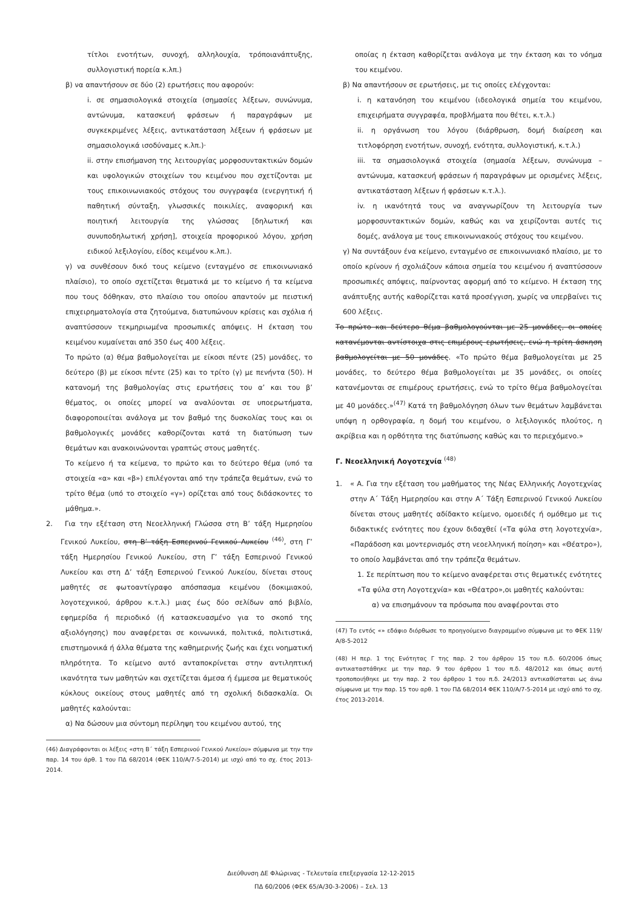τίτλοι ενοτήτων, συνοχή, αλληλουχία, τρόποιανάπτυξης, συλλογιστική πορεία κ.λπ.)
β) να απαντήσουν σε δύο (2) ερωτήσεις που αφορούν:
i. σε σημασιολογικά στοιχεία (σημασίες λέξεων, συνώνυμα, αντώνυμα, κατασκευή φράσεων ή παραγράφων με συγκεκριμένες λέξεις, αντικατάσταση λέξεων ή φράσεων με σημασιολογικά ισοδύναμες κ.λπ.)·
ii. στην επισήμανση της λειτουργίας μορφοσυντακτικών δομών και υφολογικών στοιχείων του κειμένου που σχετίζονται με τους επικοινωνιακούς στόχους του συγγραφέα (ενεργητική ή παθητική σύνταξη, γλωσσικές ποικιλίες, αναφορική και ποιητική λειτουργία της γλώσσας [δηλωτική και συνυποδηλωτική χρήση], στοιχεία προφορικού λόγου, χρήση ειδικού λεξιλογίου, είδος κειμένου κ.λπ.).
γ) να συνθέσουν δικό τους κείμενο (ενταγμένο σε επικοινωνιακό πλαίσιο), το οποίο σχετίζεται θεματικά με το κείμενο ή τα κείμενα που τους δόθηκαν, στο πλαίσιο του οποίου απαντούν με πειστική επιχειρηματολογία στα ζητούμενα, διατυπώνουν κρίσεις και σχόλια ή αναπτύσσουν τεκμηριωμένα προσωπικές απόψεις. Η έκταση του κειμένου κυμαίνεται από 350 έως 400 λέξεις.
Το πρώτο (α) θέμα βαθμολογείται με είκοσι πέντε (25) μονάδες, το δεύτερο (β) με είκοσι πέντε (25) και το τρίτο (γ) με πενήντα (50). Η κατανομή της βαθμολογίας στις ερωτήσεις του α’ και του β’ θέματος, οι οποίες μπορεί να αναλύονται σε υποερωτήματα, διαφοροποιείται ανάλογα με τον βαθμό της δυσκολίας τους και οι βαθμολογικές μονάδες καθορίζονται κατά τη διατύπωση των θεμάτων και ανακοινώνονται γραπτώς στους μαθητές.
Το κείμενο ή τα κείμενα, το πρώτο και το δεύτερο θέμα (υπό τα στοιχεία «α» και «β») επιλέγονται από την τράπεζα θεμάτων, ενώ το τρίτο θέμα (υπό το στοιχείο «γ») ορίζεται από τους διδάσκοντες το μάθημα.».
2. Για την εξέταση στη Νεοελληνική Γλώσσα στη Β’ τάξη Ημερησίου Γενικού Λυκείου, στη Β’ τάξη Εσπερινού Γενικού Λυκείου <sup>(46)</sup>, στη Γ’ τάξη Ημερησίου Γενικού Λυκείου, στη Γ’ τάξη Εσπερινού Γενικού Λυκείου και στη Δ’ τάξη Εσπερινού Γενικού Λυκείου, δίνεται στους μαθητές σε φωτοαντίγραφο απόσπασμα κειμένου (δοκιμιακού, λογοτεχνικού, άρθρου κ.τ.λ.) μιας έως δύο σελίδων από βιβλίο, εφημερίδα ή περιοδικό (ή κατασκευασμένο για το σκοπό της αξιολόγησης) που αναφέρεται σε κοινωνικά, πολιτικά, πολιτιστικά, επιστημονικά ή άλλα θέματα της καθημερινής ζωής και έχει νοηματική πληρότητα. Το κείμενο αυτό ανταποκρίνεται στην αντιληπτική ικανότητα των μαθητών και σχετίζεται άμεσα ή έμμεσα με θεματικούς κύκλους οικείους στους μαθητές από τη σχολική διδασκαλία. Οι μαθητές καλούνται:
α) Να δώσουν μια σύντομη περίληψη του κειμένου αυτού, της
(46) Διαγράφονται οι λέξεις «στη Β΄ τάξη Εσπερινού Γενικού Λυκείου» σύμφωνα με την την παρ. 14 του άρθ. 1 του ΠΔ 68/2014 (ΦΕΚ 110/Α/7-5-2014) με ισχύ από το σχ. έτος 2013-2014.
οποίας η έκταση καθορίζεται ανάλογα με την έκταση και το νόημα του κειμένου.
β) Να απαντήσουν σε ερωτήσεις, με τις οποίες ελέγχονται:
i. η κατανόηση του κειμένου (ιδεολογικά σημεία του κειμένου, επιχειρήματα συγγραφέα, προβλήματα που θέτει, κ.τ.λ.)
ii. η οργάνωση του λόγου (διάρθρωση, δομή διαίρεση και τιτλοφόρηση ενοτήτων, συνοχή, ενότητα, συλλογιστική, κ.τ.λ.)
iii. τα σημασιολογικά στοιχεία (σημασία λέξεων, συνώνυμα – αντώνυμα, κατασκευή φράσεων ή παραγράφων με ορισμένες λέξεις, αντικατάσταση λέξεων ή φράσεων κ.τ.λ.).
iv. η ικανότητά τους να αναγνωρίζουν τη λειτουργία των μορφοσυντακτικών δομών, καθώς και να χειρίζονται αυτές τις δομές, ανάλογα με τους επικοινωνιακούς στόχους του κειμένου.
γ) Να συντάξουν ένα κείμενο, ενταγμένο σε επικοινωνιακό πλαίσιο, με το οποίο κρίνουν ή σχολιάζουν κάποια σημεία του κειμένου ή αναπτύσσουν προσωπικές απόψεις, παίρνοντας αφορμή από το κείμενο. Η έκταση της ανάπτυξης αυτής καθορίζεται κατά προσέγγιση, χωρίς να υπερβαίνει τις 600 λέξεις.
Το πρώτο και δεύτερο θέμα βαθμολογούνται με 25 μονάδες, οι οποίες κατανέμονται αντίστοιχα στις επιμέρους ερωτήσεις, ενώ η τρίτη άσκηση βαθμολογείται με 50 μονάδες. «Το πρώτο θέμα βαθμολογείται με 25 μονάδες, το δεύτερο θέμα βαθμολογείται με 35 μονάδες, οι οποίες κατανέμονται σε επιμέρους ερωτήσεις, ενώ το τρίτο θέμα βαθμολογείται με 40 μονάδες.»<sup>(47)</sup> Κατά τη βαθμολόγηση όλων των θεμάτων λαμβάνεται υπόψη η ορθογραφία, η δομή του κειμένου, ο λεξιλογικός πλούτος, η ακρίβεια και η ορθότητα της διατύπωσης καθώς και το περιεχόμενο.»
Γ. Νεοελληνική Λογοτεχνία <sup>(48)</sup>
1. « Α. Για την εξέταση του μαθήματος της Νέας Ελληνικής Λογοτεχνίας στην Α΄ Τάξη Ημερησίου και στην Α΄ Τάξη Εσπερινού Γενικού Λυκείου δίνεται στους μαθητές αδίδακτο κείμενο, ομοειδές ή ομόθεμο με τις διδακτικές ενότητες που έχουν διδαχθεί («Τα φύλα στη λογοτεχνία», «Παράδοση και μοντερνισμός στη νεοελληνική ποίηση» και «Θέατρο»), το οποίο λαμβάνεται από την τράπεζα θεμάτων.
1. Σε περίπτωση που το κείμενο αναφέρεται στις θεματικές ενότητες «Τα φύλα στη Λογοτεχνία» και «Θέατρο»,οι μαθητές καλούνται:
α) να επισημάνουν τα πρόσωπα που αναφέρονται στο
(47) Το εντός «» εδάφιο διόρθωσε το προηγούμενο διαγραμμένο σύμφωνα με το ΦΕΚ 119/Α/8-5-2012
(48) Η περ. 1 της Ενότητας Γ της παρ. 2 του άρθρου 15 του π.δ. 60/2006 όπως αντικαταστάθηκε με την παρ. 9 του άρθρου 1 του π.δ. 48/2012 και όπως αυτή τροποποιήθηκε με την παρ. 2 του άρθρου 1 του π.δ. 24/2013 αντικαθίσταται ως άνω σύμφωνα με την παρ. 15 του αρθ. 1 του ΠΔ 68/2014 ΦΕΚ 110/Α/7-5-2014 με ισχύ από το σχ. έτος 2013-2014.
Διεύθυνση ΔΕ Φλώρινας - Τελευταία επεξεργασία 12-12-2015
ΠΔ 60/2006 (ΦΕΚ 65/Α/30-3-2006) – Σελ. 13